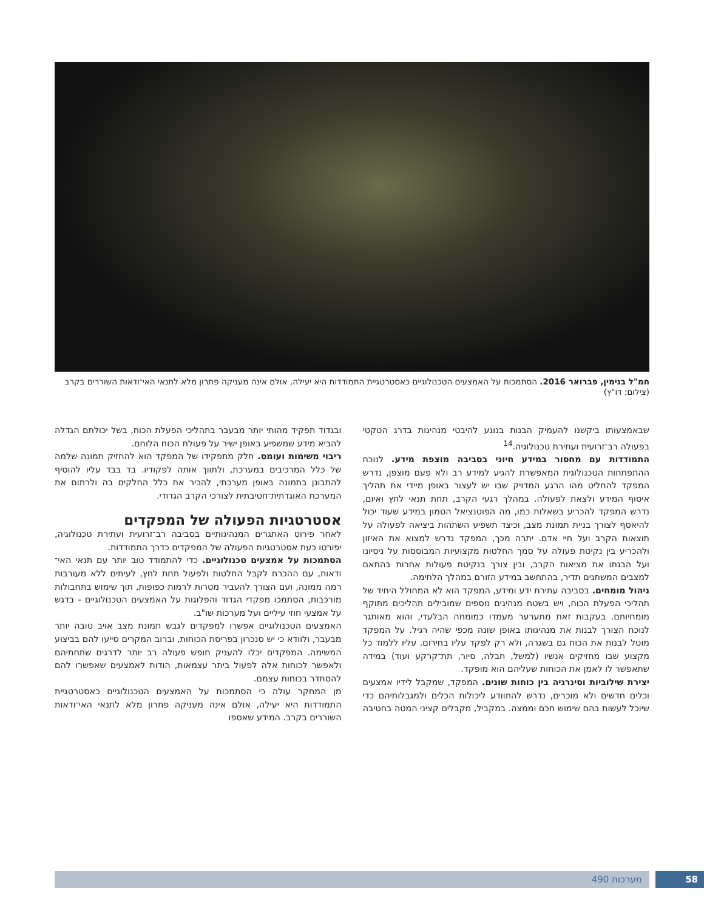חמ"ל בנימין, פברואר 2016. הסתמכות על האמצעים הטכנולוגיים כאסטרטגיית התמודדות היא יעילה, אולם אינה מעניקה פתרון מלא לתנאי האי־ודאות השוררים בקרב (צילום: דו"ץ)
שבאמצעותו ביקשנו להעמיק הבנות בנוגע להיבטי מנהיגות בדרג הטקטי בפעולה רב־זרועית ועתירת טכנולוגיה.<sup>14</sup>
התמודדות עם מחסור במידע חיוני בסביבה מוצפת מידע. לנוכח ההתפתחות הטכנולוגית המאפשרת להגיע למידע רב ולא פעם מוצפן, נדרש המפקד להחליט מהו הרגע המדויק שבו יש לעצור באופן מיידי את תהליך איסוף המידע ולצאת לפעולה. במהלך רגעי הקרב, תחת תנאי לחץ ואיום, נדרש המפקד להכריע בשאלות כמו, מה הפוטנציאל הטמון במידע שעוד יכול להיאסף לצורך בניית תמונת מצב, וכיצד תשפיע השתהות ביציאה לפעולה על תוצאות הקרב ועל חיי אדם. יתרה מכך, המפקד נדרש למצוא את האיזון ולהכריע בין נקיטת פעולה על סמך החלטות מקצועיות המבוססות על ניסיונו ועל הבנתו את מציאות הקרב, ובין צורך בנקיטת פעולות אחרות בהתאם למצבים המשתנים תדיר, בהתחשב במידע הזורם במהלך הלחימה.
ניהול מומחים. בסביבה עתירת ידע ומידע, המפקד הוא לא המחולל היחיד של תהליכי הפעלת הכוח, ויש בשטח מנהיגים נוספים שמובילים תהליכים מתוקף מומחיותם. בעקבות זאת מתערער מעמדו כמומחה הבלעדי, והוא מאותגר לנוכח הצורך לבנות את מנהיגותו באופן שונה מכפי שהיה רגיל. על המפקד מוטל לבנות את הכוח גם בשגרה, ולא רק לפקד עליו בחירום. עליו ללמוד כל מקצוע שבו מחזיקים אנשיו (למשל, חבלה, סיור, תת־קרקע ועוד) במידה שתאפשר לו לאמן את הכוחות שעליהם הוא מופקד.
יצירת שילוביות וסינרגיה בין כוחות שונים. המפקד, שמקבל לידיו אמצעים וכלים חדשים ולא מוכרים, נדרש להתוודע ליכולות הכלים ולמגבלותיהם כדי שיוכל לעשות בהם שימוש חכם וממצה. במקביל, מקבלים קציני המטה בחטיבה
ובגדוד תפקיד מהותי יותר מבעבר בתהליכי הפעלת הכוח, בשל יכולתם הגדלה להביא מידע שמשפיע באופן ישיר על פעולת הכוח הלוחם.
ריבוי משימות ועומס. חלק מתפקידו של המפקד הוא להחזיק תמונה שלמה של כלל המרכיבים במערכת, ולתווך אותה לפקודיו. בד בבד עליו להוסיף להתבונן בתמונה באופן מערכתי, להכיר את כלל החלקים בה ולרתום את המערכת האוגדתית־חטיבתית לצורכי הקרב הגדודי.
אסטרטגיות הפעולה של המפקדים
לאחר פירוט האתגרים המנהיגותיים בסביבה רב־זרועית ועתירת טכנולוגיה, יפורטו כעת אסטרטגיות הפעולה של המפקדים כדרך התמודדות.
הסתמכות על אמצעים טכנולוגיים. כדי להתמודד טוב יותר עם תנאי האי־ודאות, עם ההכרח לקבל החלטות ולפעול תחת לחץ, לעיתים ללא מעורבות רמה ממונה, ועם הצורך להעביר מטרות לרמות כפופות, תוך שימוש בתחבולות מורכבות, הסתמכו מפקדי הגדוד והפלוגות על האמצעים הטכנולוגיים - בדגש על אמצעי חוזי עיליים ועל מערכות שו"ב.
האמצעים הטכנולוגיים אפשרו למפקדים לגבש תמונת מצב אויב טובה יותר מבעבר, ולוודא כי יש סנכרון בפריסת הכוחות, וברוב המקרים סייעו להם בביצוע המשימה. המפקדים יכלו להעניק חופש פעולה רב יותר לדרגים שתחתיהם ולאפשר לכוחות אלה לפעול ביתר עצמאות, הודות לאמצעים שאפשרו להם להסתדר בכוחות עצמם.
מן המחקר עולה כי הסתמכות על האמצעים הטכנולוגיים כאסטרטגיית התמודדות היא יעילה, אולם אינה מעניקה פתרון מלא לתנאי האי־ודאות השוררים בקרב. המידע שאספו
58
מערכות 490